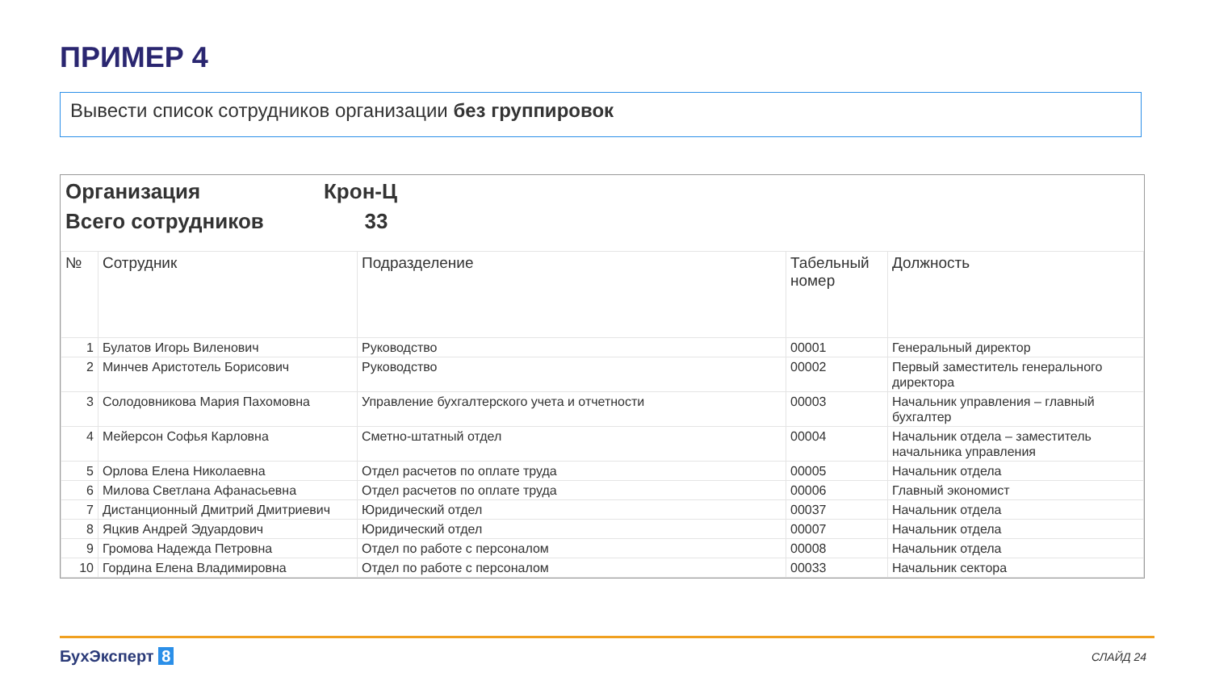ПРИМЕР 4
Вывести список сотрудников организации без группировок
Организация Крон-Ц
Всего сотрудников 33
| № | Сотрудник | Подразделение | Табельный номер | Должность |
| --- | --- | --- | --- | --- |
| 1 | Булатов Игорь Виленович | Руководство | 00001 | Генеральный директор |
| 2 | Минчев Аристотель Борисович | Руководство | 00002 | Первый заместитель генерального директора |
| 3 | Солодовникова Мария Пахомовна | Управление бухгалтерского учета и отчетности | 00003 | Начальник управления – главный бухгалтер |
| 4 | Мейерсон Софья Карловна | Сметно-штатный отдел | 00004 | Начальник отдела – заместитель начальника управления |
| 5 | Орлова Елена Николаевна | Отдел расчетов по оплате труда | 00005 | Начальник отдела |
| 6 | Милова Светлана Афанасьевна | Отдел расчетов по оплате труда | 00006 | Главный экономист |
| 7 | Дистанционный Дмитрий Дмитриевич | Юридический отдел | 00037 | Начальник отдела |
| 8 | Яцкив Андрей Эдуардович | Юридический отдел | 00007 | Начальник отдела |
| 9 | Громова Надежда Петровна | Отдел по работе с персоналом | 00008 | Начальник отдела |
| 10 | Гордина Елена Владимировна | Отдел по работе с персоналом | 00033 | Начальник сектора |
БухЭксперт 8 СЛАЙД 24